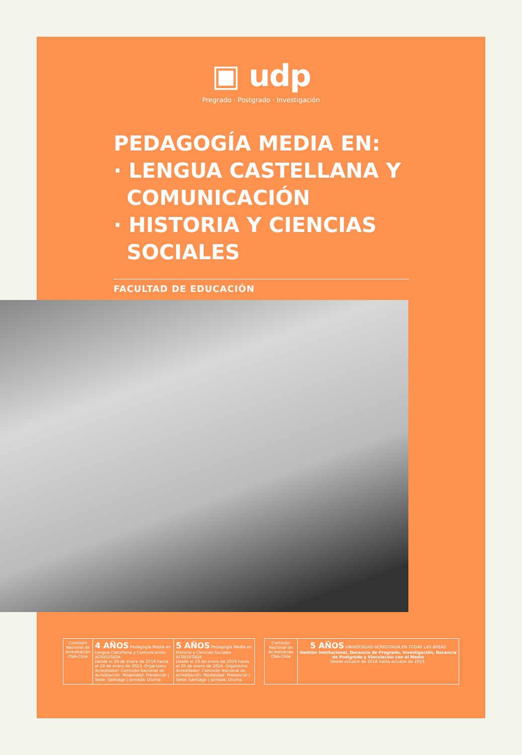▣ udp
Pregrado · Postgrado · Investigación
PEDAGOGÍA MEDIA EN:
· LENGUA CASTELLANA Y
COMUNICACIÓN
· HISTORIA Y CIENCIAS
SOCIALES
FACULTAD DE EDUCACIÓN
Comisión Nacional de Acreditación CNA-Chile
4 AÑOS Pedagogía Media en Lengua Castellana y Comunicación ACREDITADA
Desde el 29 de enero de 2019 hasta el 29 de enero de 2023. Organismo Acreditador: Comisión Nacional de Acreditación. Modalidad: Presencial | Sede: Santiago | Jornada: Diurna.
5 AÑOS Pedagogía Media en Historia y Ciencias Sociales ACREDITADA
Desde el 29 de enero de 2019 hasta el 29 de enero de 2024. Organismo Acreditador: Comisión Nacional de Acreditación. Modalidad: Presencial | Sede: Santiago | Jornada: Diurna.
Comisión Nacional de Acreditación CNA-Chile
5 AÑOS UNIVERSIDAD ACREDITADA EN TODAS LAS ÁREAS
Gestión Institucional, Docencia de Pregrado, Investigación, Docencia de Postgrado y Vinculación con el Medio
Desde octubre de 2018 hasta octubre de 2023.